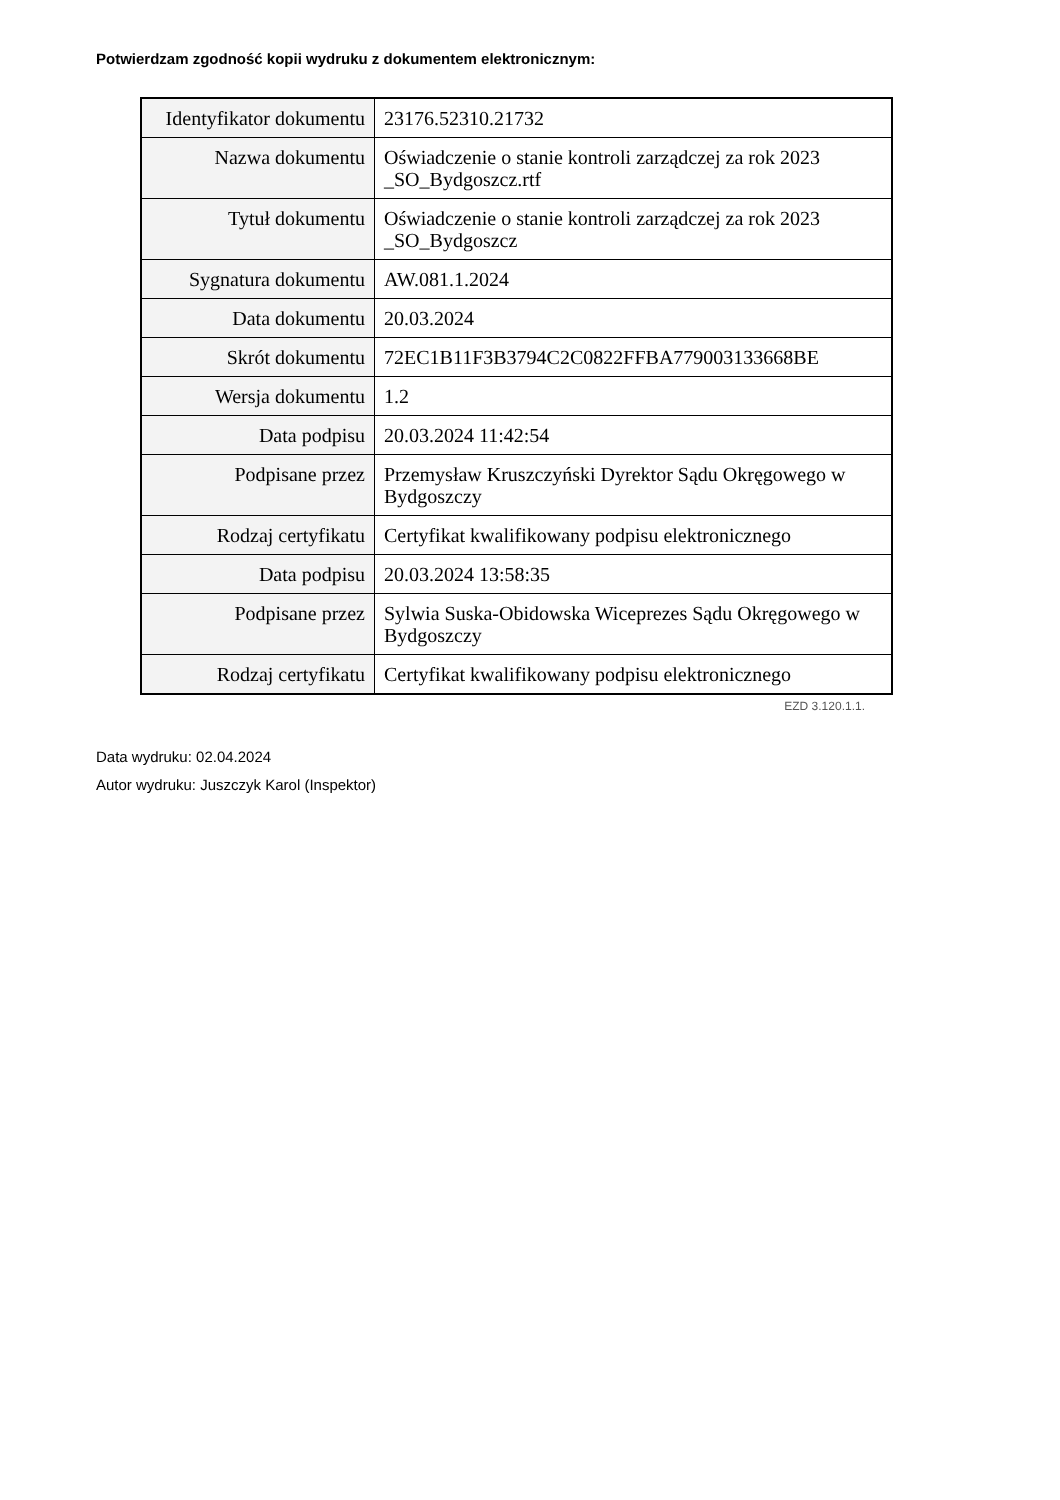Potwierdzam zgodność kopii wydruku z dokumentem elektronicznym:
| Identyfikator dokumentu | 23176.52310.21732 |
| Nazwa dokumentu | Oświadczenie o stanie kontroli zarządczej za rok 2023 _SO_Bydgoszcz.rtf |
| Tytuł dokumentu | Oświadczenie o stanie kontroli zarządczej za rok 2023 _SO_Bydgoszcz |
| Sygnatura dokumentu | AW.081.1.2024 |
| Data dokumentu | 20.03.2024 |
| Skrót dokumentu | 72EC1B11F3B3794C2C0822FFBA779003133668BE |
| Wersja dokumentu | 1.2 |
| Data podpisu | 20.03.2024 11:42:54 |
| Podpisane przez | Przemysław Kruszczyński Dyrektor Sądu Okręgowego w Bydgoszczy |
| Rodzaj certyfikatu | Certyfikat kwalifikowany podpisu elektronicznego |
| Data podpisu | 20.03.2024 13:58:35 |
| Podpisane przez | Sylwia Suska-Obidowska Wiceprezes Sądu Okręgowego w Bydgoszczy |
| Rodzaj certyfikatu | Certyfikat kwalifikowany podpisu elektronicznego |
EZD 3.120.1.1.
Data wydruku: 02.04.2024
Autor wydruku: Juszczyk Karol (Inspektor)